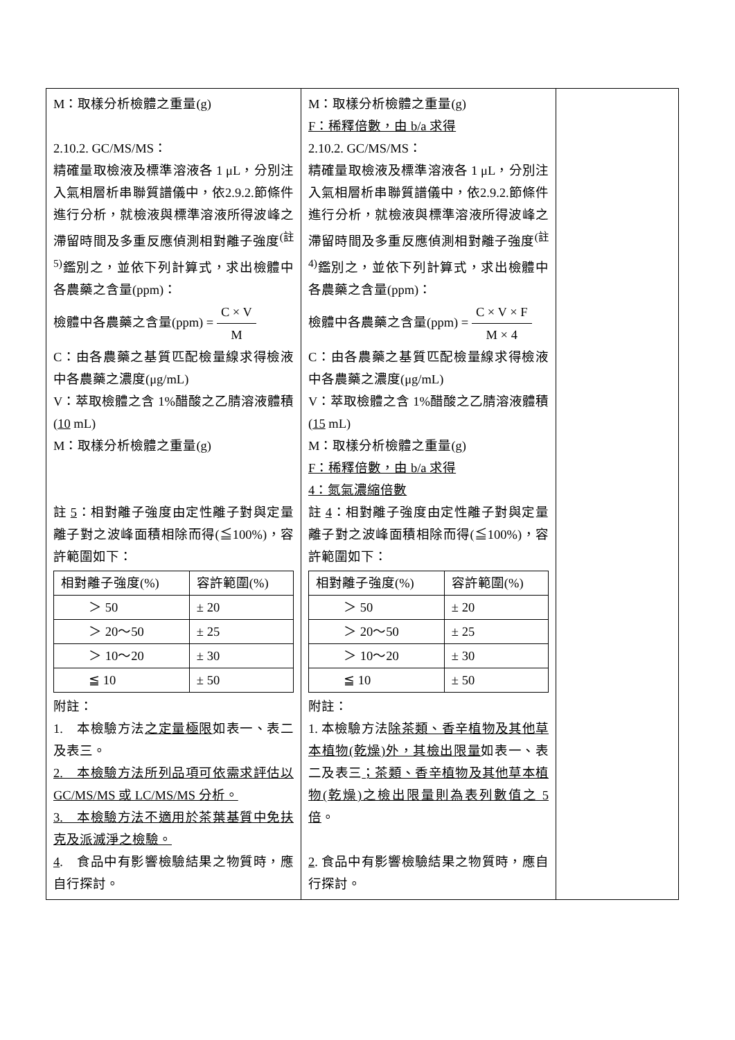| M：取樣分析檢體之重量(g) 2.10.2. GC/MS/MS： 精確量取檢液及標準溶液各 1 μL，分別注入氣相層析串聯質譜儀中，依2.9.2.節條件進行分析，就檢液與標準溶液所得波峰之滯留時間及多重反應偵測相對離子強度<sup>(註5)</sup>鑑別之，並依下列計算式，求出檢體中各農藥之含量(ppm)： 檢體中各農藥之含量(ppm) = C × V M C：由各農藥之基質匹配檢量線求得檢液中各農藥之濃度(μg/mL) V：萃取檢體之含 1%醋酸之乙腈溶液體積( 10 mL) M：取樣分析檢體之重量(g) 註 5 ：相對離子強度由定性離子對與定量離子對之波峰面積相除而得(≦100%)，容許範圍如下： / 相對離子強度(%) / 容許範圍(%) / / ＞ 50 / ± 20 / / ＞ 20～50 / ± 25 / / ＞ 10～20 / ± 30 / / ≦ 10 / ± 50 / 附註： 1. 本檢驗方法 之定量極限 如表一、表二及表三。 2. 本檢驗方法所列品項可依需求評估以 GC/MS/MS 或 LC/MS/MS 分析。 3. 本檢驗方法不適用於茶葉基質中免扶克及派滅淨之檢驗。 4 . 食品中有影響檢驗結果之物質時，應自行探討。 | M：取樣分析檢體之重量(g) F：稀釋倍數，由 b/a 求得 2.10.2. GC/MS/MS： 精確量取檢液及標準溶液各 1 μL，分別注入氣相層析串聯質譜儀中，依2.9.2.節條件進行分析，就檢液與標準溶液所得波峰之滯留時間及多重反應偵測相對離子強度<sup>(註4)</sup>鑑別之，並依下列計算式，求出檢體中各農藥之含量(ppm)： 檢體中各農藥之含量(ppm) = C × V × F M × 4 C：由各農藥之基質匹配檢量線求得檢液中各農藥之濃度(μg/mL) V：萃取檢體之含 1%醋酸之乙腈溶液體積( 15 mL) M：取樣分析檢體之重量(g) F：稀釋倍數，由 b/a 求得 4：氮氣濃縮倍數 註 4 ：相對離子強度由定性離子對與定量離子對之波峰面積相除而得(≦100%)，容許範圍如下： / 相對離子強度(%) / 容許範圍(%) / / ＞ 50 / ± 20 / / ＞ 20～50 / ± 25 / / ＞ 10～20 / ± 30 / / ≦ 10 / ± 50 / 附註： 1. 本檢驗方法 除茶類、香辛植物及其他草本植物(乾燥)外，其檢出限量 如表一、表二及表三 ；茶類、香辛植物及其他草本植物(乾燥)之檢出限量則為表列數值之 5 倍 。 2 . 食品中有影響檢驗結果之物質時，應自行探討。 | |